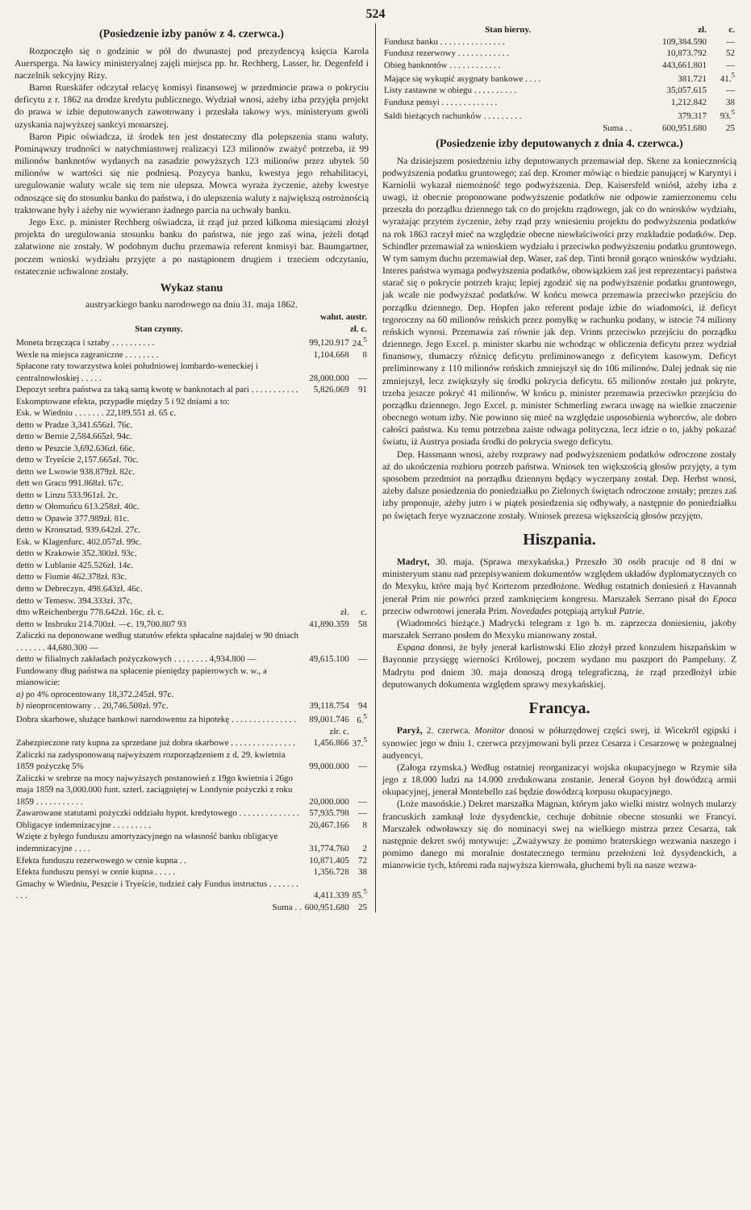524
(Posiedzenie izby panów z 4. czerwca.)
Rozpoczęło się o godzinie w pół do dwunastej pod prezydencyą księcia Karola Auersperga. Na ławicy ministeryalnej zajęli miejsca pp. hr. Rechberg, Lasser, hr. Degenfeld i naczelnik sekcyjny Rizy.
Baron Rueskäfer odczytał relacyę komisyi finansowej w przedmiocie prawa o pokryciu deficytu z r. 1862 na drodze kredytu publicznego. Wydział wnosi, ażeby izba przyjęła projekt do prawa w izbie deputowanych zawotowany i przesłała takowy wys. ministeryum gwoli uzyskania najwyższej sankcyi monarszej.
Baron Pipic oświadcza, iż środek ten jest dostateczny dla polepszenia stanu waluty. Pominąwszy trudności w natychmiastowej realizacyi 123 milionów zważyć potrzeba, iż 99 milionów banknotów wydanych na zasadzie powyższych 123 milionów przez ubytek 50 milionów w wartości się nie podniesą. Pozycya banku, kwestya jego rehabilitacyi, uregulowanie waluty wcale się tem nie ulepsza. Mowca wyraża życzenie, ażeby kwestye odnoszące się do stosunku banku do państwa, i do ulepszenia waluty z największą ostrożnością traktowane były i ażeby nie wywierano żadnego parcia na uchwały banku.
Jego Exc. p. minister Rechberg oświadcza, iż rząd już przed kilkoma miesiącami złożył projekta do uregulowania stosunku banku do państwa, nie jego zaś wina, jeżeli dotąd załatwione nie zostały. W podobnym duchu przemawia referent komisyi bar. Baumgartner, poczem wnioski wydziału przyjęte a po nastąpionem drugiem i trzeciem odczytaniu, ostatecznie uchwalone zostały.
Wykaz stanu
austryackiego banku narodowego na dniu 31. maja 1862.
| Stan czynny. | walut. austr. zł. c. | |
| --- | --- | --- |
| Moneta brzęcząca i sztaby . . . . . . . . . . | 99,120.917 | 24.<sup>5</sup> |
| Wexle na miejsca zagraniczne . . . . . . . . | 1,104.668 | 8 |
| Spłacone raty towarzystwa kolei południowej lombardo-weneckiej i centralnowłoskiej . . . . . | 28,000.000 | — |
| Depozyt srebra państwa za taką samą kwotę w banknotach al pari . . . . . . . . . . . | 5,826.069 | 91 |
| Eskomptowane efekta, przypadłe między 5 i 92 dniami a to: | | |
| Esk. w Wiedniu . . . . . . . 22,189.551 zł. 65 c. | | |
| detto w Pradze 3,341.656zł. 76c. detto w Bernie 2,584.665zł. 94c. detto w Peszcie 3,692.636zł. 66c. detto w Tryeście 2,157.665zł. 70c. detto we Lwowie 938.879zł. 82c. dett wo Gracu 991.868zł. 67c. detto w Linzu 533.961zł. 2c. detto w Ołomuńcu 613.258zł. 40c. detto w Opawie 377.989zł. 81c. detto w Kronsztad. 939.642zł. 27c. Esk. w Klagenfurc. 402.057zł. 99c. detto w Krakowie 352.300zł. 93c. detto w Lublanie 425.526zł. 14c. detto w Fiumie 462.378zł. 83c. detto w Debreczyn. 498.643zł. 46c. detto w Temesw. 394.333zł. 37c. dtto wReichenbergu 778.642zł. 16c. zł. c. detto w Insbruku 214.700zł. —c. 19,700.807 93 | zł. 41,890.359 | c. 58 |
| Zaliczki na deponowane według statutów efekta spłacalne najdalej w 90 dniach . . . . . . . 44,680.300 — detto w filialnych zakładach pożyczkowych . . . . . . . . 4,934.800 — | 49,615.100 | — |
| Fundowany dług państwa na spłacenie pieniędzy papierowych w. w., a mianowicie: a) po 4% oprocentowany 18,372.245zł. 97c. b) nieoprocentowany . . 20,746.508zł. 97c. | 39,118.754 | 94 |
| Dobra skarbowe, służące bankowi narodowemu za hipotekę . . . . . . . . . . . . . . . | 89,001.746 | 6.<sup>5</sup> |
| Zabezpieczone raty kupna za sprzedane już dobra skarbowe . . . . . . . . . . . . . . . | złr. c. 1,456.866 | 37.<sup>5</sup> |
| Zaliczki na zadysponowaną najwyższem rozporządzeniem z d. 29. kwietnia 1859 pożyczkę 5% | 99,000.000 | — |
| Zaliczki w srebrze na mocy najwyższych postanowień z 19go kwietnia i 26go maja 1859 na 3,000.000 funt. szterl. zaciągniętej w Londynie pożyczki z roku 1859 . . . . . . . . . . . | 20,000.000 | — |
| Zawarowane statutami pożyczki oddziału hypot. kredytowego . . . . . . . . . . . . . . | 57,935.798 | — |
| Obligacye indemnizacyjne . . . . . . . . . | 20,467.166 | 8 |
| Wzięte z byłego funduszu amortyzacyjnego na własność banku obligacye indemnizacyjne . . . . | 31,774.760 | 2 |
| Efekta funduszu rezerwowego w cenie kupna . . | 10,871.405 | 72 |
| Efekta funduszu pensyi w cenie kupna . . . . . | 1,356.728 | 38 |
| Gmachy w Wiedniu, Peszcie i Tryeście, tudzież cały Fundus instructus . . . . . . . . . . | 4,411.339 | 85.<sup>5</sup> |
| Suma . . | 600,951.680 | 25 |
| Stan bierny. | zł. | c. |
| --- | --- | --- |
| Fundusz banku . . . . . . . . . . . . . . . | 109,384.590 | — |
| Fundusz rezerwowy . . . . . . . . . . . . | 10,873.792 | 52 |
| Obieg banknotów . . . . . . . . . . . . | 443,661.801 | — |
| Mające się wykupić asygnaty bankowe . . . . | 381.721 | 41.<sup>5</sup> |
| Listy zastawne w obiegu . . . . . . . . . . | 35,057.615 | — |
| Fundusz pensyi . . . . . . . . . . . . . | 1,212.842 | 38 |
| Saldi bieżących rachunków . . . . . . . . . | 379.317 | 93.<sup>5</sup> |
| Suma . . | 600,951.680 | 25 |
(Posiedzenie izby deputowanych z dnia 4. czerwca.)
Na dzisiejszem posiedzeniu izby deputowanych przemawiał dep. Skene za koniecznością podwyższenia podatku gruntowego; zaś dep. Kromer mówiąc o biedzie panującej w Karyntyi i Karniolii wykazał niemożność tego podwyższenia. Dep. Kaisersfeld wniósł, ażeby izba z uwagi, iż obecnie proponowane podwyższenie podatków nie odpowie zamierzonemu celu przeszła do porządku dziennego tak co do projektu rządowego, jak co do wniosków wydziału, wyrażając przytem życzenie, żeby rząd przy wniesieniu projektu do podwyższenia podatków na rok 1863 raczył mieć na względzie obecne niewłaściwości przy rozkładzie podatków. Dep. Schindler przemawiał za wnioskiem wydziału i przeciwko podwyższeniu podatku gruntowego. W tym samym duchu przemawiał dep. Waser, zaś dep. Tinti bronił gorąco wniosków wydziału. Interes państwa wymaga podwyższenia podatków, obowiązkiem zaś jest reprezentacyi państwa starać się o pokrycie potrzeb kraju; lepiej zgodzić się na podwyższenie podatku gruntowego, jak wcale nie podwyższać podatków. W końcu mowca przemawia przeciwko przejściu do porządku dziennego. Dep. Hopfen jako referent podaje izbie do wiadomości, iż deficyt tegoroczny na 60 milionów reńskich przez pomyłkę w rachunku podany, w istocie 74 miliony reńskich wynosi. Przemawia zaś równie jak dep. Vrints przeciwko przejściu do porządku dziennego. Jego Excel. p. minister skarbu nie wchodząc w obliczenia deficytu przez wydział finansowy, tłumaczy różnicę deficytu preliminowanego z deficytem kasowym. Deficyt preliminowany z 110 milionów reńskich zmniejszył się do 106 milionów. Dalej jednak się nie zmniejszył, lecz zwiększyły się środki pokrycia deficytu. 65 milionów zostało już pokryte, trzeba jeszcze pokryć 41 milionów. W końcu p. minister przemawia przeciwko przejściu do porządku dziennego. Jego Excel. p. minister Schmerling zwraca uwagę na wielkie znaczenie obecnego wotum izby. Nie powinno się mieć na względzie usposobienia wyborców, ale dobro całości państwa. Ku temu potrzebna zaiste odwaga polityczna, lecz idzie o to, jakby pokazać światu, iż Austrya posiada środki do pokrycia swego deficytu.
Dep. Hassmann wnosi, ażeby rozprawy nad podwyższeniem podatków odroczone zostały aż do ukończenia rozbioru potrzeb państwa. Wniosek ten większością głosów przyjęty, a tym sposobem przedmiot na porządku dziennym będący wyczerpany został. Dep. Herbst wnosi, ażeby dalsze posiedzenia do poniedziałku po Zielonych świętach odroczone zostały; prezes zaś izby proponuje, ażeby jutro i w piątek posiedzenia się odbywały, a następnie do poniedziałku po świętach ferye wyznaczone zostały. Wniosek prezesa większością głosów przyjęto.
Hiszpania.
Madryt, 30. maja. (Sprawa mexykańska.) Przeszło 30 osób pracuje od 8 dni w ministeryum stanu nad przepisywaniem dokumentów względem układów dyplomatycznych co do Mexyku, które mają być Kortezom przedłożone. Według ostatnich doniesień z Havannah jenerał Prim nie powróci przed zamknięciem kongresu. Marszałek Serrano pisał do Epoca przeciw odwrotowi jenerała Prim. Novedades potępiają artykuł Patrie.
(Wiadomości bieżące.) Madrycki telegram z 1go b. m. zaprzecza doniesieniu, jakoby marszałek Serrano posłem do Mexyku mianowany został.
Espana donosi, że były jenerał karlistowski Elio złożył przed konzulem hiszpańskim w Bayonnie przysięgę wierności Królowej, poczem wydano mu paszport do Pampeluny. Z Madrytu pod dniem 30. maja donoszą drogą telegraficzną, że rząd przedłożył izbie deputowanych dokumenta względem sprawy mexykańskiej.
Francya.
Paryż, 2. czerwca. Monitor donosi w półurzędowej części swej, iż Wicekról egipski i synowiec jego w dniu 1. czerwca przyjmowani byli przez Cesarza i Cesarzowę w pożegnalnej audyencyi.
(Załoga rzymska.) Według ostatniej reorganizacyi wojska okupacyjnego w Rzymie siła jego z 18.000 ludzi na 14.000 zredukowana zostanie. Jenerał Goyon był dowódzcą armii okupacyjnej, jenerał Montebello zaś będzie dowódzcą korpusu okupacyjnego.
(Loże masońskie.) Dekret marszałka Magnan, którym jako wielki mistrz wolnych mularzy francuskich zamknął loże dysydenckie, cechuje dobitnie obecne stosunki we Francyi. Marszałek odwoławszy się do nominacyi swej na wielkiego mistrza przez Cesarza, tak następnie dekret swój motywuje: „Zważywszy że pomimo braterskiego wezwania naszego i pomimo danego mi moralnie dostatecznego terminu przełożeni loż dysydenckich, a mianowicie tych, któremi rada najwyższa kierowała, głuchemi byli na nasze wezwa-